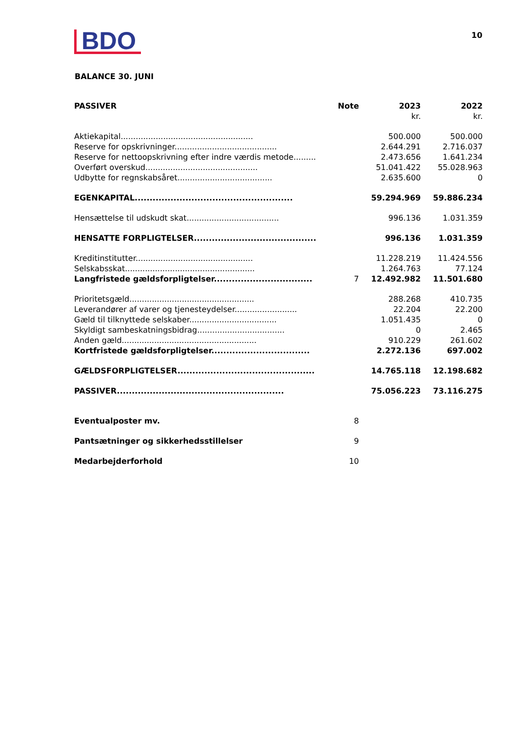BDO
10
BALANCE 30. JUNI
| PASSIVER | Note | 2023 | 2022 |
| --- | --- | --- | --- |
| | | kr. | kr. |
| Aktiekapital..................................................... | | 500.000 | 500.000 |
| Reserve for opskrivninger......................................... | | 2.644.291 | 2.716.037 |
| Reserve for nettoopskrivning efter indre værdis metode......... | | 2.473.656 | 1.641.234 |
| Overført overskud............................................. | | 51.041.422 | 55.028.963 |
| Udbytte for regnskabsåret...................................... | | 2.635.600 | 0 |
| EGENKAPITAL..................................................... | | 59.294.969 | 59.886.234 |
| Hensættelse til udskudt skat..................................... | | 996.136 | 1.031.359 |
| HENSATTE FORPLIGTELSER......................................... | | 996.136 | 1.031.359 |
| Kreditinstitutter............................................... | | 11.228.219 | 11.424.556 |
| Selskabsskat.................................................... | | 1.264.763 | 77.124 |
| Langfristede gældsforpligtelser................................. | 7 | 12.492.982 | 11.501.680 |
| Prioritetsgæld.................................................. | | 288.268 | 410.735 |
| Leverandører af varer og tjenesteydelser......................... | | 22.204 | 22.200 |
| Gæld til tilknyttede selskaber................................... | | 1.051.435 | 0 |
| Skyldigt sambeskatningsbidrag................................... | | 0 | 2.465 |
| Anden gæld...................................................... | | 910.229 | 261.602 |
| Kortfristede gældsforpligtelser................................. | | 2.272.136 | 697.002 |
| GÆLDSFORPLIGTELSER.............................................. | | 14.765.118 | 12.198.682 |
| PASSIVER........................................................ | | 75.056.223 | 73.116.275 |
| Eventualposter mv. | 8 | | |
| Pantsætninger og sikkerhedsstillelser | 9 | | |
| Medarbejderforhold | 10 | | |